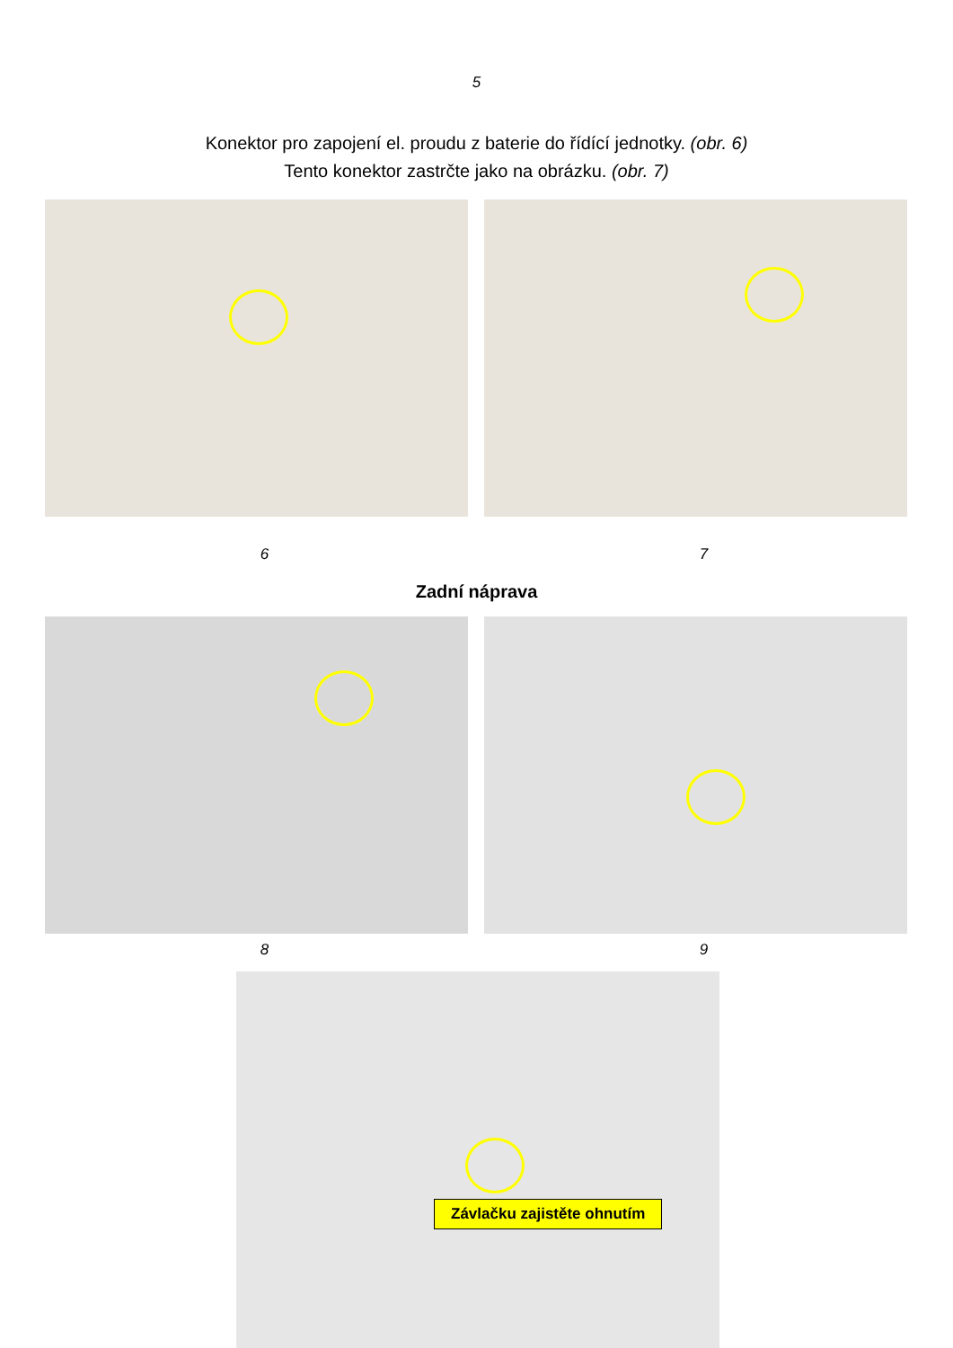5
Konektor pro zapojení el. proudu z baterie do řídící jednotky. (obr. 6)
Tento konektor zastrčte jako na obrázku. (obr. 7)
6 7
Zadní náprava
8 9
Závlačku zajistěte ohnutím